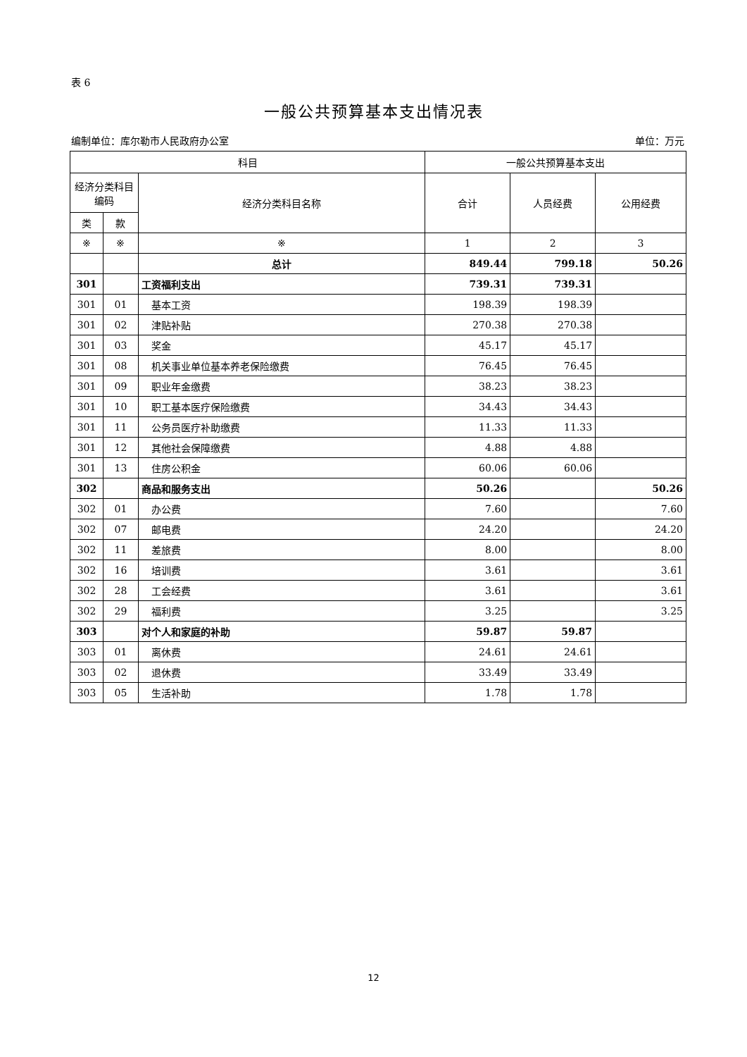表 6
一般公共预算基本支出情况表
编制单位：库尔勒市人民政府办公室 单位：万元
| 科目 | | | 一般公共预算基本支出 | | |
| --- | --- | --- | --- | --- | --- |
| 经济分类科目编码 | | 经济分类科目名称 | 合计 | 人员经费 | 公用经费 |
| 类 | 款 | | | | |
| ※ | ※ | ※ | 1 | 2 | 3 |
| | | 总计 | 849.44 | 799.18 | 50.26 |
| 301 | | 工资福利支出 | 739.31 | 739.31 | |
| 301 | 01 | 基本工资 | 198.39 | 198.39 | |
| 301 | 02 | 津贴补贴 | 270.38 | 270.38 | |
| 301 | 03 | 奖金 | 45.17 | 45.17 | |
| 301 | 08 | 机关事业单位基本养老保险缴费 | 76.45 | 76.45 | |
| 301 | 09 | 职业年金缴费 | 38.23 | 38.23 | |
| 301 | 10 | 职工基本医疗保险缴费 | 34.43 | 34.43 | |
| 301 | 11 | 公务员医疗补助缴费 | 11.33 | 11.33 | |
| 301 | 12 | 其他社会保障缴费 | 4.88 | 4.88 | |
| 301 | 13 | 住房公积金 | 60.06 | 60.06 | |
| 302 | | 商品和服务支出 | 50.26 | | 50.26 |
| 302 | 01 | 办公费 | 7.60 | | 7.60 |
| 302 | 07 | 邮电费 | 24.20 | | 24.20 |
| 302 | 11 | 差旅费 | 8.00 | | 8.00 |
| 302 | 16 | 培训费 | 3.61 | | 3.61 |
| 302 | 28 | 工会经费 | 3.61 | | 3.61 |
| 302 | 29 | 福利费 | 3.25 | | 3.25 |
| 303 | | 对个人和家庭的补助 | 59.87 | 59.87 | |
| 303 | 01 | 离休费 | 24.61 | 24.61 | |
| 303 | 02 | 退休费 | 33.49 | 33.49 | |
| 303 | 05 | 生活补助 | 1.78 | 1.78 | |
12